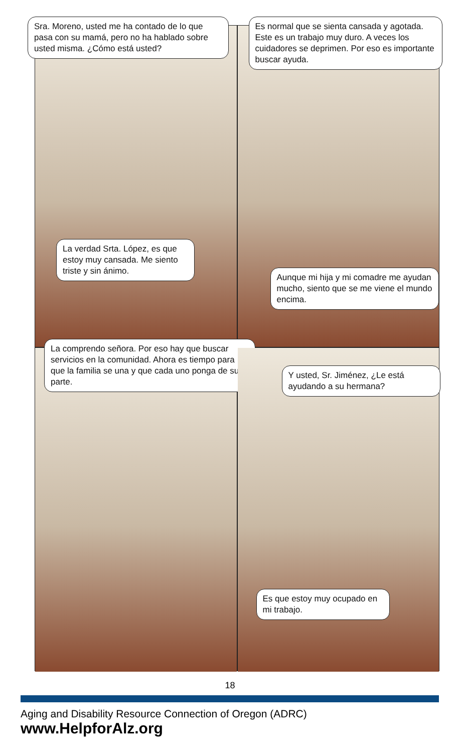Sra. Moreno, usted me ha contado de lo que pasa con su mamá, pero no ha hablado sobre usted misma. ¿Cómo está usted?
La verdad Srta. López, es que estoy muy cansada. Me siento triste y sin ánimo.
Es normal que se sienta cansada y agotada. Este es un trabajo muy duro. A veces los cuidadores se deprimen. Por eso es importante buscar ayuda.
Aunque mi hija y mi comadre me ayudan mucho, siento que se me viene el mundo encima.
La comprendo señora. Por eso hay que buscar servicios en la comunidad. Ahora es tiempo para que la familia se una y que cada uno ponga de su parte.
Y usted, Sr. Jiménez, ¿Le está ayudando a su hermana?
Es que estoy muy ocupado en mi trabajo.
18
Aging and Disability Resource Connection of Oregon (ADRC)
www.HelpforAlz.org